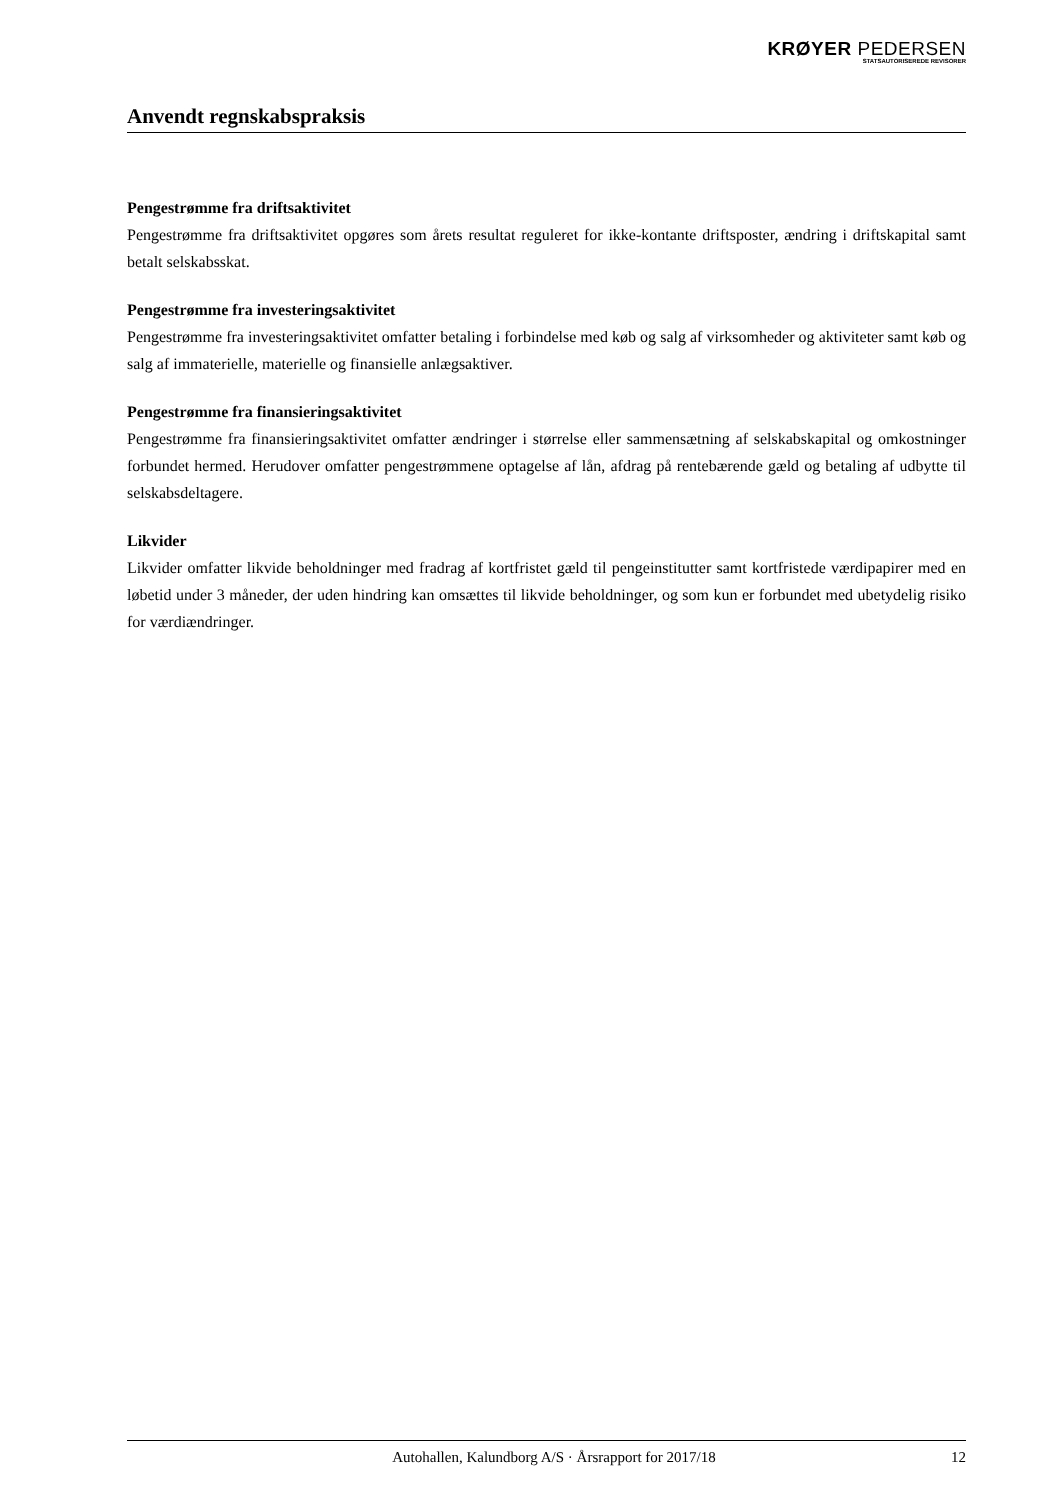KRØYER PEDERSEN
STATSAUTORISEREDE REVISORER
Anvendt regnskabspraksis
Pengestrømme fra driftsaktivitet
Pengestrømme fra driftsaktivitet opgøres som årets resultat reguleret for ikke-kontante driftsposter, ændring i driftskapital samt betalt selskabsskat.
Pengestrømme fra investeringsaktivitet
Pengestrømme fra investeringsaktivitet omfatter betaling i forbindelse med køb og salg af virksomheder og aktiviteter samt køb og salg af immaterielle, materielle og finansielle anlægsaktiver.
Pengestrømme fra finansieringsaktivitet
Pengestrømme fra finansieringsaktivitet omfatter ændringer i størrelse eller sammensætning af selskabskapital og omkostninger forbundet hermed. Herudover omfatter pengestrømmene optagelse af lån, afdrag på rentebærende gæld og betaling af udbytte til selskabsdeltagere.
Likvider
Likvider omfatter likvide beholdninger med fradrag af kortfristet gæld til pengeinstitutter samt kortfristede værdipapirer med en løbetid under 3 måneder, der uden hindring kan omsættes til likvide beholdninger, og som kun er forbundet med ubetydelig risiko for værdiændringer.
Autohallen, Kalundborg A/S · Årsrapport for 2017/18 12